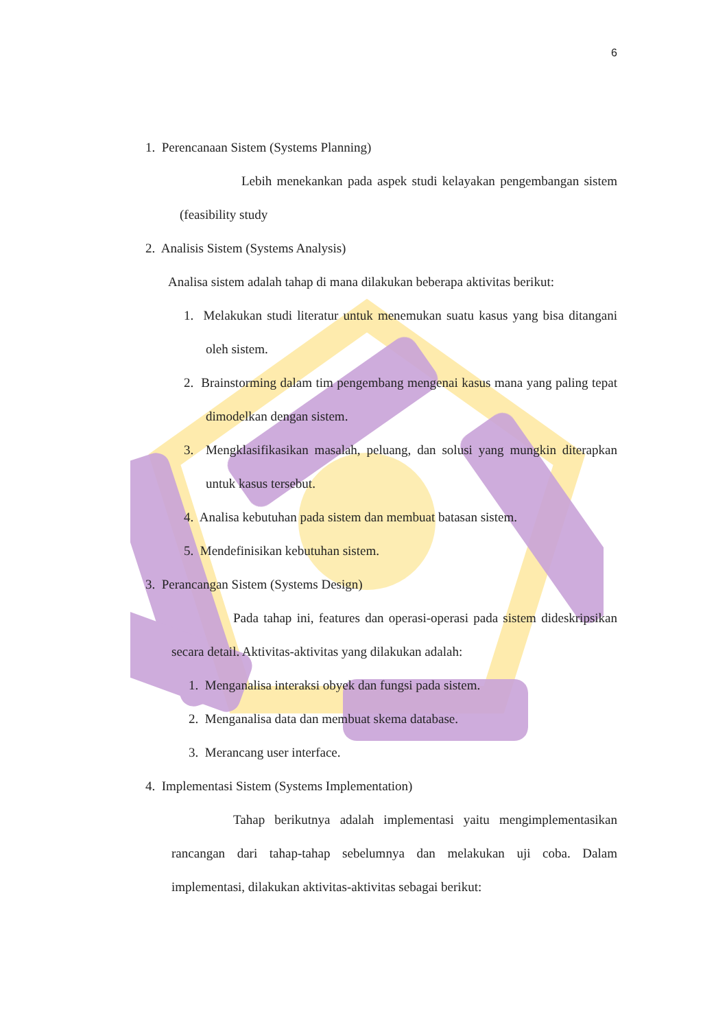6
1. Perencanaan Sistem (Systems Planning)
Lebih menekankan pada aspek studi kelayakan pengembangan sistem (feasibility study
2. Analisis Sistem (Systems Analysis)
Analisa sistem adalah tahap di mana dilakukan beberapa aktivitas berikut:
1. Melakukan studi literatur untuk menemukan suatu kasus yang bisa ditangani oleh sistem.
2. Brainstorming dalam tim pengembang mengenai kasus mana yang paling tepat dimodelkan dengan sistem.
3. Mengklasifikasikan masalah, peluang, dan solusi yang mungkin diterapkan untuk kasus tersebut.
4. Analisa kebutuhan pada sistem dan membuat batasan sistem.
5. Mendefinisikan kebutuhan sistem.
3. Perancangan Sistem (Systems Design)
Pada tahap ini, features dan operasi-operasi pada sistem dideskripsikan secara detail. Aktivitas-aktivitas yang dilakukan adalah:
1. Menganalisa interaksi obyek dan fungsi pada sistem.
2. Menganalisa data dan membuat skema database.
3. Merancang user interface.
4. Implementasi Sistem (Systems Implementation)
Tahap berikutnya adalah implementasi yaitu mengimplementasikan rancangan dari tahap-tahap sebelumnya dan melakukan uji coba. Dalam implementasi, dilakukan aktivitas-aktivitas sebagai berikut: